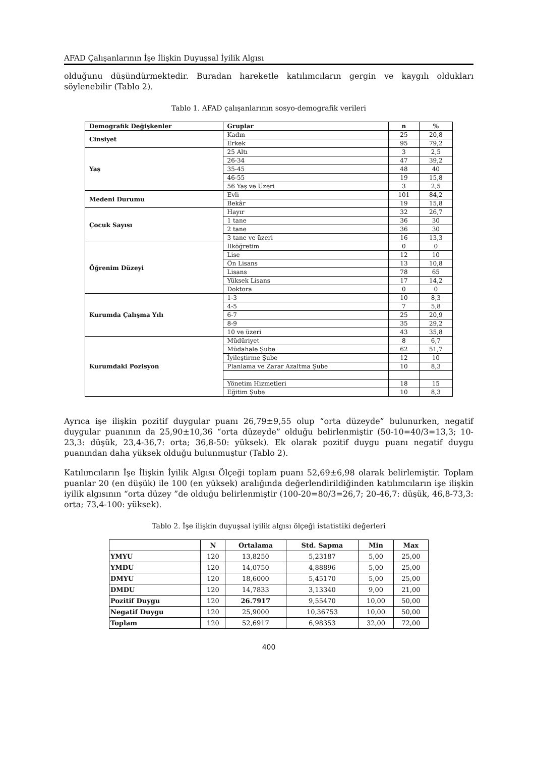AFAD Çalışanlarının İşe İlişkin Duyuşsal İyilik Algısı
olduğunu düşündürmektedir. Buradan hareketle katılımcıların gergin ve kaygılı oldukları söylenebilir (Tablo 2).
Tablo 1. AFAD çalışanlarının sosyo-demografik verileri
| Demografik Değişkenler | Gruplar | n | % |
| --- | --- | --- | --- |
| Cinsiyet | Kadın | 25 | 20,8 |
| | Erkek | 95 | 79,2 |
| Yaş | 25 Altı | 3 | 2,5 |
| | 26-34 | 47 | 39,2 |
| | 35-45 | 48 | 40 |
| | 46-55 | 19 | 15,8 |
| | 56 Yaş ve Üzeri | 3 | 2,5 |
| Medeni Durumu | Evli | 101 | 84,2 |
| | Bekâr | 19 | 15,8 |
| Çocuk Sayısı | Hayır | 32 | 26,7 |
| | 1 tane | 36 | 30 |
| | 2 tane | 36 | 30 |
| | 3 tane ve üzeri | 16 | 13,3 |
| Öğrenim Düzeyi | İlköğretim | 0 | 0 |
| | Lise | 12 | 10 |
| | Ön Lisans | 13 | 10,8 |
| | Lisans | 78 | 65 |
| | Yüksek Lisans | 17 | 14,2 |
| | Doktora | 0 | 0 |
| Kurumda Çalışma Yılı | 1-3 | 10 | 8,3 |
| | 4-5 | 7 | 5,8 |
| | 6-7 | 25 | 20,9 |
| | 8-9 | 35 | 29,2 |
| | 10 ve üzeri | 43 | 35,8 |
| Kurumdaki Pozisyon | Müdüriyet | 8 | 6,7 |
| | Müdahale Şube | 62 | 51,7 |
| | İyileştirme Şube | 12 | 10 |
| | Planlama ve Zarar Azaltma Şube | 10 | 8,3 |
| | Yönetim Hizmetleri | 18 | 15 |
| | Eğitim Şube | 10 | 8,3 |
Ayrıca işe ilişkin pozitif duygular puanı 26,79±9,55 olup “orta düzeyde” bulunurken, negatif duygular puanının da 25,90±10,36 “orta düzeyde” olduğu belirlenmiştir (50-10=40/3=13,3; 10-23,3: düşük, 23,4-36,7: orta; 36,8-50: yüksek). Ek olarak pozitif duygu puanı negatif duygu puanından daha yüksek olduğu bulunmuştur (Tablo 2).
Katılımcıların İşe İlişkin İyilik Algısı Ölçeği toplam puanı 52,69±6,98 olarak belirlemiştir. Toplam puanlar 20 (en düşük) ile 100 (en yüksek) aralığında değerlendirildiğinden katılımcıların işe ilişkin iyilik algısının “orta düzey ”de olduğu belirlenmiştir (100-20=80/3=26,7; 20-46,7: düşük, 46,8-73,3: orta; 73,4-100: yüksek).
Tablo 2. İşe ilişkin duyuşsal iyilik algısı ölçeği istatistiki değerleri
| | N | Ortalama | Std. Sapma | Min | Max |
| --- | --- | --- | --- | --- | --- |
| YMYU | 120 | 13,8250 | 5,23187 | 5,00 | 25,00 |
| YMDU | 120 | 14,0750 | 4,88896 | 5,00 | 25,00 |
| DMYU | 120 | 18,6000 | 5,45170 | 5,00 | 25,00 |
| DMDU | 120 | 14,7833 | 3,13340 | 9,00 | 21,00 |
| Pozitif Duygu | 120 | 26.7917 | 9,55470 | 10,00 | 50,00 |
| Negatif Duygu | 120 | 25,9000 | 10,36753 | 10,00 | 50,00 |
| Toplam | 120 | 52,6917 | 6,98353 | 32,00 | 72,00 |
400